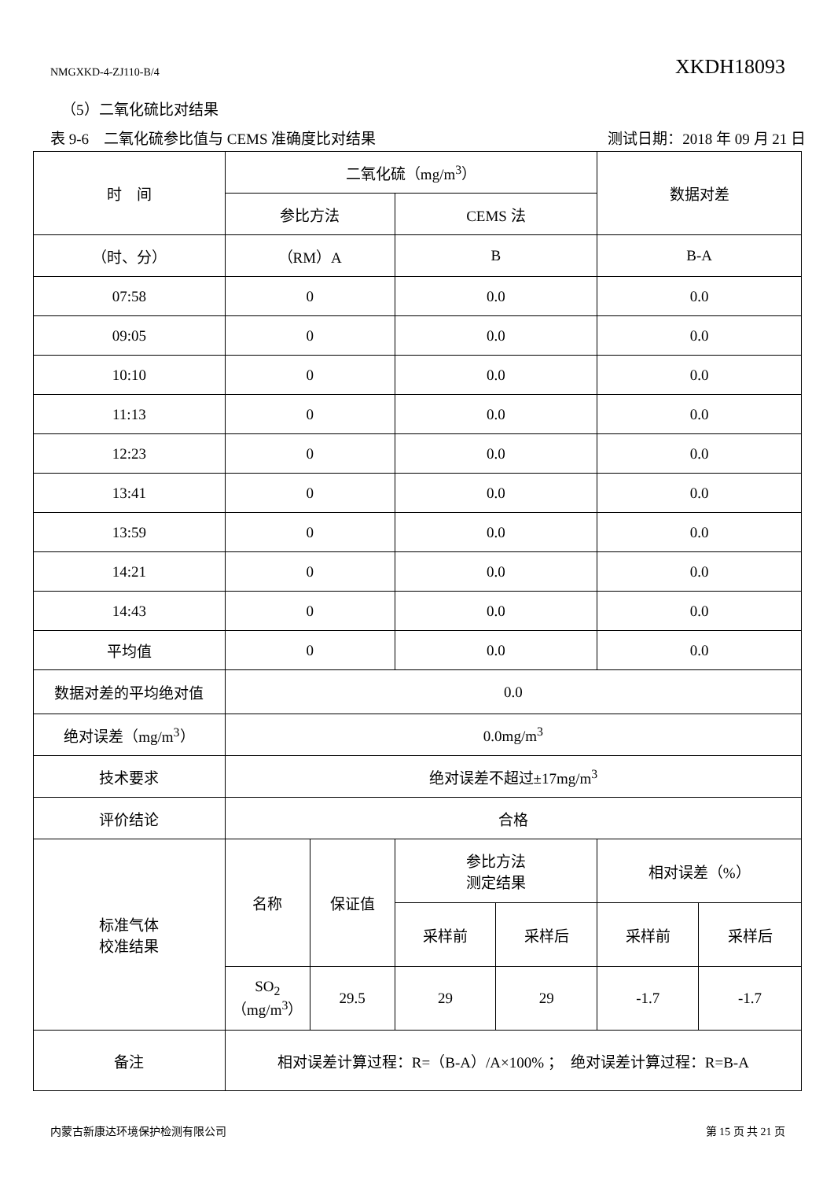NMGXKD-4-ZJ110-B/4 XKDH18093
（5）二氧化硫比对结果
表 9-6　二氧化硫参比值与 CEMS 准确度比对结果 测试日期：2018 年 09 月 21 日
| 时 间 | 二氧化硫（mg/m<sup>3</sup>） | | | | 数据对差 | |
| | 参比方法 | | CEMS 法 | | | |
| （时、分） | （RM）A | | B | | B-A | |
| 07:58 | 0 | | 0.0 | | 0.0 | |
| 09:05 | 0 | | 0.0 | | 0.0 | |
| 10:10 | 0 | | 0.0 | | 0.0 | |
| 11:13 | 0 | | 0.0 | | 0.0 | |
| 12:23 | 0 | | 0.0 | | 0.0 | |
| 13:41 | 0 | | 0.0 | | 0.0 | |
| 13:59 | 0 | | 0.0 | | 0.0 | |
| 14:21 | 0 | | 0.0 | | 0.0 | |
| 14:43 | 0 | | 0.0 | | 0.0 | |
| 平均值 | 0 | | 0.0 | | 0.0 | |
| 数据对差的平均绝对值 | 0.0 | | | | | |
| 绝对误差（mg/m<sup>3</sup>） | 0.0mg/m<sup>3</sup> | | | | | |
| 技术要求 | 绝对误差不超过±17mg/m<sup>3</sup> | | | | | |
| 评价结论 | 合格 | | | | | |
| 标准气体 校准结果 | 名称 | 保证值 | 参比方法 测定结果 | | 相对误差（%） | |
| | | | 采样前 | 采样后 | 采样前 | 采样后 |
| | SO<sub>2</sub> （mg/m<sup>3</sup>） | 29.5 | 29 | 29 | -1.7 | -1.7 |
| 备注 | 相对误差计算过程：R=（B-A）/A×100% ； 绝对误差计算过程：R=B-A | | | | | |
内蒙古新康达环境保护检测有限公司 第 15 页 共 21 页